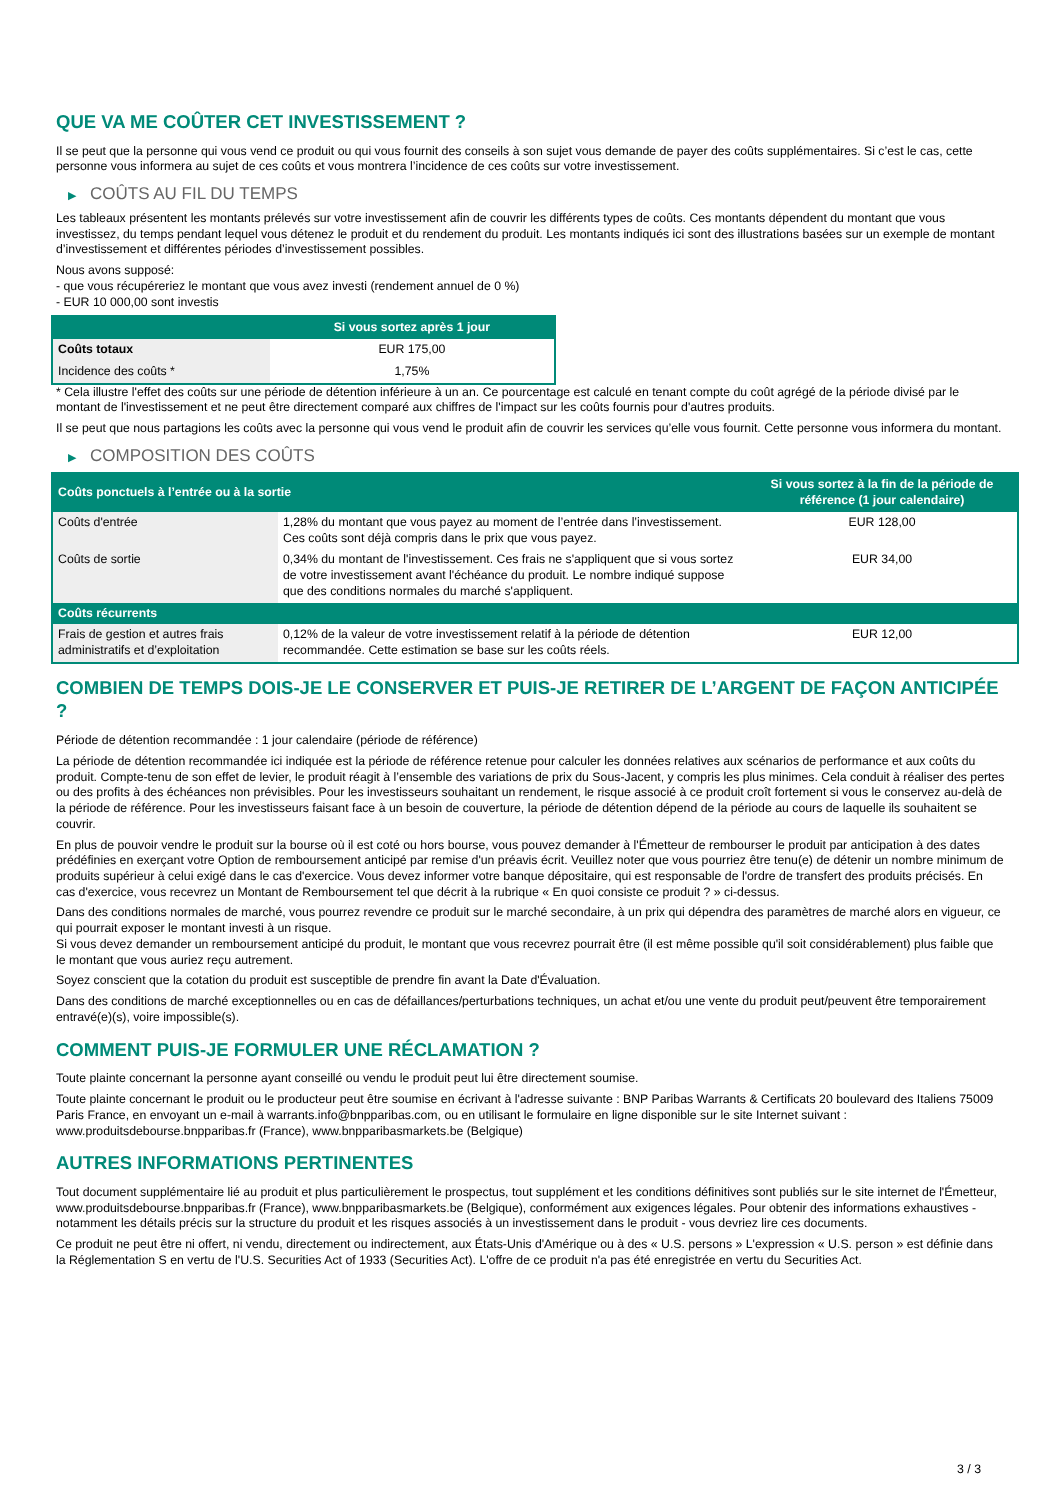QUE VA ME COÛTER CET INVESTISSEMENT ?
Il se peut que la personne qui vous vend ce produit ou qui vous fournit des conseils à son sujet vous demande de payer des coûts supplémentaires. Si c’est le cas, cette personne vous informera au sujet de ces coûts et vous montrera l’incidence de ces coûts sur votre investissement.
▶ COÛTS AU FIL DU TEMPS
Les tableaux présentent les montants prélevés sur votre investissement afin de couvrir les différents types de coûts. Ces montants dépendent du montant que vous investissez, du temps pendant lequel vous détenez le produit et du rendement du produit. Les montants indiqués ici sont des illustrations basées sur un exemple de montant d’investissement et différentes périodes d’investissement possibles.
Nous avons supposé:
- que vous récupéreriez le montant que vous avez investi (rendement annuel de 0 %)
- EUR 10 000,00 sont investis
| | Si vous sortez après 1 jour |
| --- | --- |
| Coûts totaux | EUR 175,00 |
| Incidence des coûts * | 1,75% |
* Cela illustre l'effet des coûts sur une période de détention inférieure à un an. Ce pourcentage est calculé en tenant compte du coût agrégé de la période divisé par le montant de l'investissement et ne peut être directement comparé aux chiffres de l'impact sur les coûts fournis pour d'autres produits.
Il se peut que nous partagions les coûts avec la personne qui vous vend le produit afin de couvrir les services qu’elle vous fournit. Cette personne vous informera du montant.
▶ COMPOSITION DES COÛTS
| Coûts ponctuels à l’entrée ou à la sortie | | Si vous sortez à la fin de la période de référence (1 jour calendaire) |
| --- | --- | --- |
| Coûts d'entrée | 1,28% du montant que vous payez au moment de l’entrée dans l’investissement. Ces coûts sont déjà compris dans le prix que vous payez. | EUR 128,00 |
| Coûts de sortie | 0,34% du montant de l'investissement. Ces frais ne s'appliquent que si vous sortez de votre investissement avant l'échéance du produit. Le nombre indiqué suppose que des conditions normales du marché s'appliquent. | EUR 34,00 |
| Coûts récurrents | | |
| Frais de gestion et autres frais administratifs et d’exploitation | 0,12% de la valeur de votre investissement relatif à la période de détention recommandée. Cette estimation se base sur les coûts réels. | EUR 12,00 |
COMBIEN DE TEMPS DOIS-JE LE CONSERVER ET PUIS-JE RETIRER DE L’ARGENT DE FAÇON ANTICIPÉE ?
Période de détention recommandée : 1 jour calendaire (période de référence)
La période de détention recommandée ici indiquée est la période de référence retenue pour calculer les données relatives aux scénarios de performance et aux coûts du produit. Compte-tenu de son effet de levier, le produit réagit à l’ensemble des variations de prix du Sous-Jacent, y compris les plus minimes. Cela conduit à réaliser des pertes ou des profits à des échéances non prévisibles. Pour les investisseurs souhaitant un rendement, le risque associé à ce produit croît fortement si vous le conservez au-delà de la période de référence. Pour les investisseurs faisant face à un besoin de couverture, la période de détention dépend de la période au cours de laquelle ils souhaitent se couvrir.
En plus de pouvoir vendre le produit sur la bourse où il est coté ou hors bourse, vous pouvez demander à l'Émetteur de rembourser le produit par anticipation à des dates prédéfinies en exerçant votre Option de remboursement anticipé par remise d'un préavis écrit. Veuillez noter que vous pourriez être tenu(e) de détenir un nombre minimum de produits supérieur à celui exigé dans le cas d'exercice. Vous devez informer votre banque dépositaire, qui est responsable de l'ordre de transfert des produits précisés. En cas d'exercice, vous recevrez un Montant de Remboursement tel que décrit à la rubrique « En quoi consiste ce produit ? » ci-dessus.
Dans des conditions normales de marché, vous pourrez revendre ce produit sur le marché secondaire, à un prix qui dépendra des paramètres de marché alors en vigueur, ce qui pourrait exposer le montant investi à un risque.
Si vous devez demander un remboursement anticipé du produit, le montant que vous recevrez pourrait être (il est même possible qu'il soit considérablement) plus faible que le montant que vous auriez reçu autrement.
Soyez conscient que la cotation du produit est susceptible de prendre fin avant la Date d'Évaluation.
Dans des conditions de marché exceptionnelles ou en cas de défaillances/perturbations techniques, un achat et/ou une vente du produit peut/peuvent être temporairement entravé(e)(s), voire impossible(s).
COMMENT PUIS-JE FORMULER UNE RÉCLAMATION ?
Toute plainte concernant la personne ayant conseillé ou vendu le produit peut lui être directement soumise.
Toute plainte concernant le produit ou le producteur peut être soumise en écrivant à l'adresse suivante : BNP Paribas Warrants & Certificats 20 boulevard des Italiens 75009 Paris France, en envoyant un e-mail à warrants.info@bnpparibas.com, ou en utilisant le formulaire en ligne disponible sur le site Internet suivant : www.produitsdebourse.bnpparibas.fr (France), www.bnpparibasmarkets.be (Belgique)
AUTRES INFORMATIONS PERTINENTES
Tout document supplémentaire lié au produit et plus particulièrement le prospectus, tout supplément et les conditions définitives sont publiés sur le site internet de l'Émetteur, www.produitsdebourse.bnpparibas.fr (France), www.bnpparibasmarkets.be (Belgique), conformément aux exigences légales. Pour obtenir des informations exhaustives - notamment les détails précis sur la structure du produit et les risques associés à un investissement dans le produit - vous devriez lire ces documents.
Ce produit ne peut être ni offert, ni vendu, directement ou indirectement, aux États-Unis d'Amérique ou à des « U.S. persons » L'expression « U.S. person » est définie dans la Réglementation S en vertu de l'U.S. Securities Act of 1933 (Securities Act). L'offre de ce produit n'a pas été enregistrée en vertu du Securities Act.
3 / 3